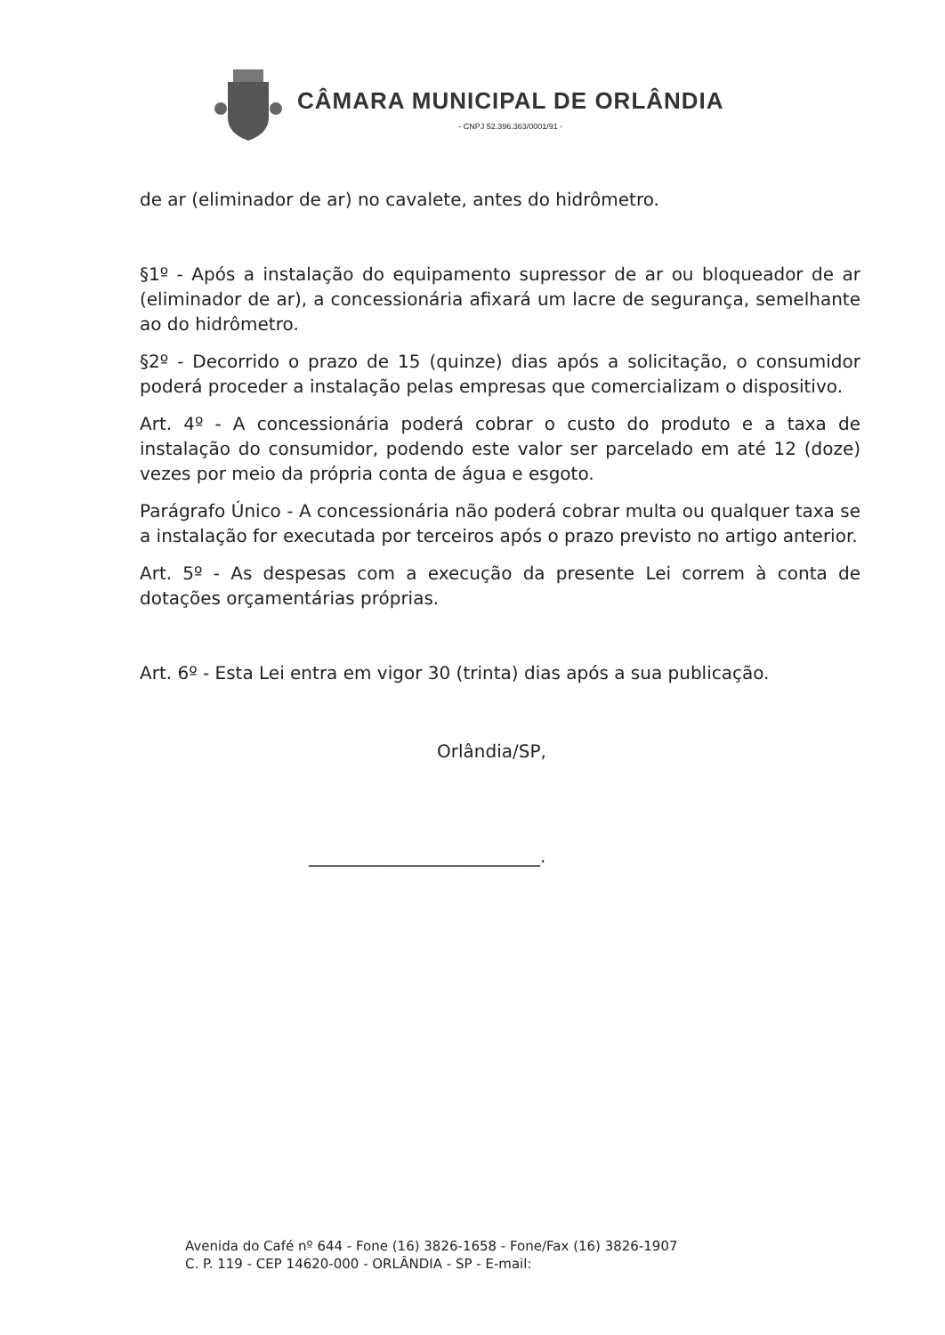CÂMARA MUNICIPAL DE ORLÂNDIA
- CNPJ 52.396.363/0001/91 -
de ar (eliminador de ar) no cavalete, antes do hidrômetro.
§1º - Após a instalação do equipamento supressor de ar ou bloqueador de ar (eliminador de ar), a concessionária afixará um lacre de segurança, semelhante ao do hidrômetro.
§2º - Decorrido o prazo de 15 (quinze) dias após a solicitação, o consumidor poderá proceder a instalação pelas empresas que comercializam o dispositivo.
Art. 4º - A concessionária poderá cobrar o custo do produto e a taxa de instalação do consumidor, podendo este valor ser parcelado em até 12 (doze) vezes por meio da própria conta de água e esgoto.
Parágrafo Único - A concessionária não poderá cobrar multa ou qualquer taxa se a instalação for executada por terceiros após o prazo previsto no artigo anterior.
Art. 5º - As despesas com a execução da presente Lei correm à conta de dotações orçamentárias próprias.
Art. 6º - Esta Lei entra em vigor 30 (trinta) dias após a sua publicação.
Orlândia/SP,
__________________________.
Avenida do Café nº 644 - Fone (16) 3826-1658 - Fone/Fax (16) 3826-1907
C. P. 119 - CEP 14620-000 - ORLÂNDIA - SP - E-mail: